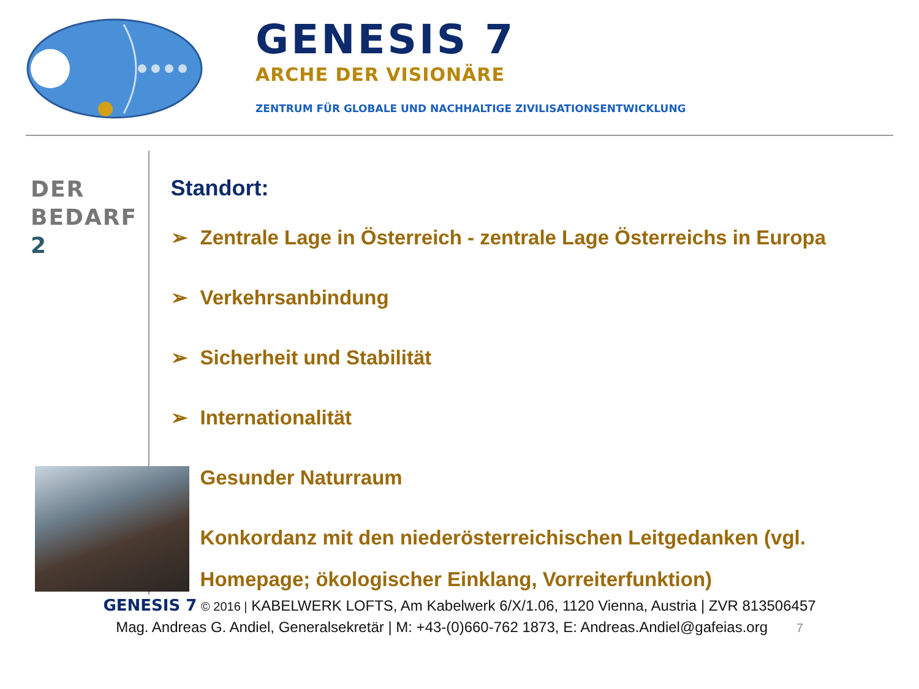GENESIS 7
ARCHE DER VISIONÄRE
ZENTRUM FÜR GLOBALE UND NACHHALTIGE ZIVILISATIONSENTWICKLUNG
DER
BEDARF
2
Standort:
➢ Zentrale Lage in Österreich - zentrale Lage Österreichs in Europa
➢ Verkehrsanbindung
➢ Sicherheit und Stabilität
➢ Internationalität
➢ Gesunder Naturraum
➢ Konkordanz mit den niederösterreichischen Leitgedanken (vgl. Homepage; ökologischer Einklang, Vorreiterfunktion)
GENESIS 7 © 2016 | KABELWERK LOFTS, Am Kabelwerk 6/X/1.06, 1120 Vienna, Austria | ZVR 813506457
Mag. Andreas G. Andiel, Generalsekretär | M: +43-(0)660-762 1873, E: Andreas.Andiel@gafeias.org 7